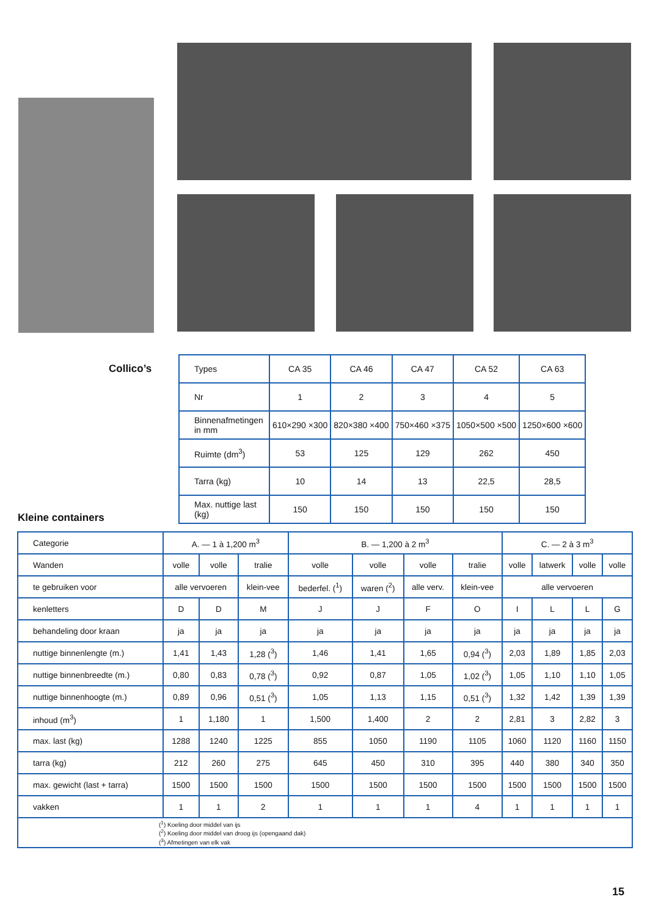Collico’s
| Types | CA 35 | CA 46 | CA 47 | CA 52 | CA 63 |
| Nr | 1 | 2 | 3 | 4 | 5 |
| Binnenafmetingen in mm | 610×290 ×300 | 820×380 ×400 | 750×460 ×375 | 1050×500 ×500 | 1250×600 ×600 |
| Ruimte (dm<sup>3</sup>) | 53 | 125 | 129 | 262 | 450 |
| Tarra (kg) | 10 | 14 | 13 | 22,5 | 28,5 |
| Max. nuttige last (kg) | 150 | 150 | 150 | 150 | 150 |
Kleine containers
| Categorie | A. — 1 à 1,200 m<sup>3</sup> | | | B. — 1,200 à 2 m<sup>3</sup> | | | | C. — 2 à 3 m<sup>3</sup> | | | |
| Wanden | volle | volle | tralie | volle | volle | volle | tralie | volle | latwerk | volle | volle |
| te gebruiken voor | alle vervoeren | | klein-vee | bederfel. (<sup>1</sup>) | waren (<sup>2</sup>) | alle verv. | klein-vee | alle vervoeren | | | |
| kenletters | D | D | M | J | J | F | O | I | L | L | G |
| behandeling door kraan | ja | ja | ja | ja | ja | ja | ja | ja | ja | ja | ja |
| nuttige binnenlengte (m.) | 1,41 | 1,43 | 1,28 (<sup>3</sup>) | 1,46 | 1,41 | 1,65 | 0,94 (<sup>3</sup>) | 2,03 | 1,89 | 1,85 | 2,03 |
| nuttige binnenbreedte (m.) | 0,80 | 0,83 | 0,78 (<sup>3</sup>) | 0,92 | 0,87 | 1,05 | 1,02 (<sup>3</sup>) | 1,05 | 1,10 | 1,10 | 1,05 |
| nuttige binnenhoogte (m.) | 0,89 | 0,96 | 0,51 (<sup>3</sup>) | 1,05 | 1,13 | 1,15 | 0,51 (<sup>3</sup>) | 1,32 | 1,42 | 1,39 | 1,39 |
| inhoud (m<sup>3</sup>) | 1 | 1,180 | 1 | 1,500 | 1,400 | 2 | 2 | 2,81 | 3 | 2,82 | 3 |
| max. last (kg) | 1288 | 1240 | 1225 | 855 | 1050 | 1190 | 1105 | 1060 | 1120 | 1160 | 1150 |
| tarra (kg) | 212 | 260 | 275 | 645 | 450 | 310 | 395 | 440 | 380 | 340 | 350 |
| max. gewicht (last + tarra) | 1500 | 1500 | 1500 | 1500 | 1500 | 1500 | 1500 | 1500 | 1500 | 1500 | 1500 |
| vakken | 1 | 1 | 2 | 1 | 1 | 1 | 4 | 1 | 1 | 1 | 1 |
| (<sup>1</sup>) Koeling door middel van ijs (<sup>2</sup>) Koeling door middel van droog ijs (opengaand dak) (<sup>3</sup>) Afmetingen van elk vak | | | | | | | | | | | |
15